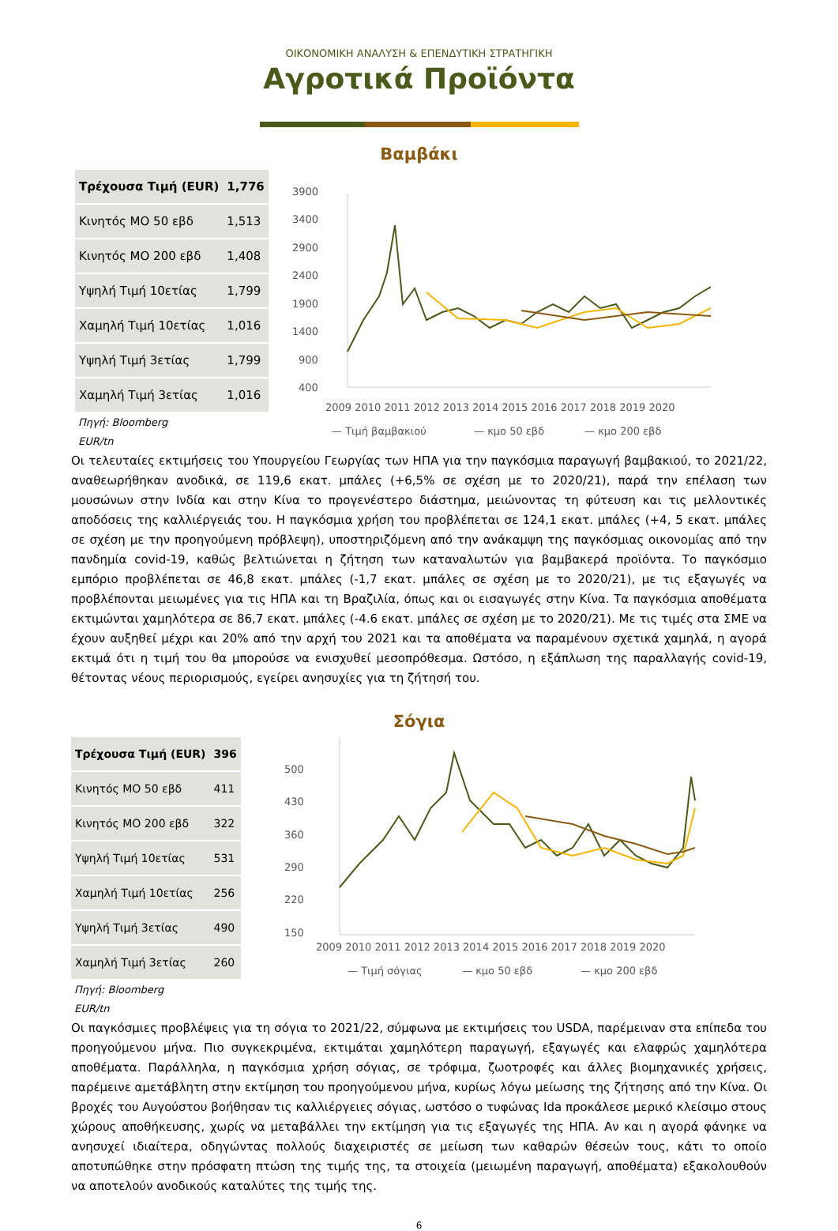ΟΙΚΟΝΟΜΙΚΗ ΑΝΑΛΥΣΗ & ΕΠΕΝΔΥΤΙΚΗ ΣΤΡΑΤΗΓΙΚΗ
Αγροτικά Προϊόντα
Βαμβάκι
| Τρέχουσα Τιμή (EUR) | 1,776 |
| Κινητός ΜΟ 50 εβδ | 1,513 |
| Κινητός ΜΟ 200 εβδ | 1,408 |
| Υψηλή Τιμή 10ετίας | 1,799 |
| Χαμηλή Τιμή 10ετίας | 1,016 |
| Υψηλή Τιμή 3ετίας | 1,799 |
| Χαμηλή Τιμή 3ετίας | 1,016 |
Πηγή: Bloomberg
EUR/tn
3900
3400
2900
2400
1900
1400
900
400
2009 2010 2011 2012 2013 2014 2015 2016 2017 2018 2019 2020
— Τιμή βαμβακιού
— κμο 50 εβδ
— κμο 200 εβδ
Οι τελευταίες εκτιμήσεις του Υπουργείου Γεωργίας των ΗΠΑ για την παγκόσμια παραγωγή βαμβακιού, το 2021/22, αναθεωρήθηκαν ανοδικά, σε 119,6 εκατ. μπάλες (+6,5% σε σχέση με το 2020/21), παρά την επέλαση των μουσώνων στην Ινδία και στην Κίνα το προγενέστερο διάστημα, μειώνοντας τη φύτευση και τις μελλοντικές αποδόσεις της καλλιέργειάς του. Η παγκόσμια χρήση του προβλέπεται σε 124,1 εκατ. μπάλες (+4, 5 εκατ. μπάλες σε σχέση με την προηγούμενη πρόβλεψη), υποστηριζόμενη από την ανάκαμψη της παγκόσμιας οικονομίας από την πανδημία covid-19, καθώς βελτιώνεται η ζήτηση των καταναλωτών για βαμβακερά προϊόντα. Το παγκόσμιο εμπόριο προβλέπεται σε 46,8 εκατ. μπάλες (-1,7 εκατ. μπάλες σε σχέση με το 2020/21), με τις εξαγωγές να προβλέπονται μειωμένες για τις ΗΠΑ και τη Βραζιλία, όπως και οι εισαγωγές στην Κίνα. Τα παγκόσμια αποθέματα εκτιμώνται χαμηλότερα σε 86,7 εκατ. μπάλες (-4.6 εκατ. μπάλες σε σχέση με το 2020/21). Με τις τιμές στα ΣΜΕ να έχουν αυξηθεί μέχρι και 20% από την αρχή του 2021 και τα αποθέματα να παραμένουν σχετικά χαμηλά, η αγορά εκτιμά ότι η τιμή του θα μπορούσε να ενισχυθεί μεσοπρόθεσμα. Ωστόσο, η εξάπλωση της παραλλαγής covid-19, θέτοντας νέους περιορισμούς, εγείρει ανησυχίες για τη ζήτησή του.
Σόγια
| Τρέχουσα Τιμή (EUR) | 396 |
| Κινητός ΜΟ 50 εβδ | 411 |
| Κινητός ΜΟ 200 εβδ | 322 |
| Υψηλή Τιμή 10ετίας | 531 |
| Χαμηλή Τιμή 10ετίας | 256 |
| Υψηλή Τιμή 3ετίας | 490 |
| Χαμηλή Τιμή 3ετίας | 260 |
Πηγή: Bloomberg
EUR/tn
500
430
360
290
220
150
2009 2010 2011 2012 2013 2014 2015 2016 2017 2018 2019 2020
— Τιμή σόγιας
— κμο 50 εβδ
— κμο 200 εβδ
Οι παγκόσμιες προβλέψεις για τη σόγια το 2021/22, σύμφωνα με εκτιμήσεις του USDA, παρέμειναν στα επίπεδα του προηγούμενου μήνα. Πιο συγκεκριμένα, εκτιμάται χαμηλότερη παραγωγή, εξαγωγές και ελαφρώς χαμηλότερα αποθέματα. Παράλληλα, η παγκόσμια χρήση σόγιας, σε τρόφιμα, ζωοτροφές και άλλες βιομηχανικές χρήσεις, παρέμεινε αμετάβλητη στην εκτίμηση του προηγούμενου μήνα, κυρίως λόγω μείωσης της ζήτησης από την Κίνα. Οι βροχές του Αυγούστου βοήθησαν τις καλλιέργειες σόγιας, ωστόσο ο τυφώνας Ida προκάλεσε μερικό κλείσιμο στους χώρους αποθήκευσης, χωρίς να μεταβάλλει την εκτίμηση για τις εξαγωγές της ΗΠΑ. Αν και η αγορά φάνηκε να ανησυχεί ιδιαίτερα, οδηγώντας πολλούς διαχειριστές σε μείωση των καθαρών θέσεών τους, κάτι το οποίο αποτυπώθηκε στην πρόσφατη πτώση της τιμής της, τα στοιχεία (μειωμένη παραγωγή, αποθέματα) εξακολουθούν να αποτελούν ανοδικούς καταλύτες της τιμής της.
6